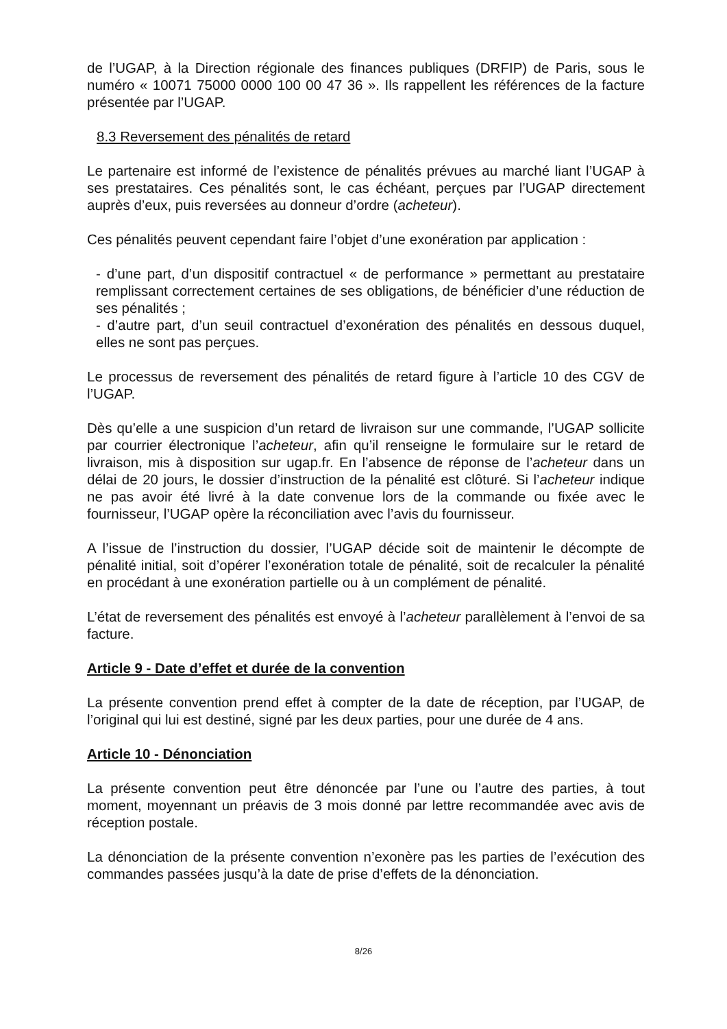de l’UGAP, à la Direction régionale des finances publiques (DRFIP) de Paris, sous le numéro « 10071 75000 0000 100 00 47 36 ». Ils rappellent les références de la facture présentée par l’UGAP.
8.3 Reversement des pénalités de retard
Le partenaire est informé de l’existence de pénalités prévues au marché liant l’UGAP à ses prestataires. Ces pénalités sont, le cas échéant, perçues par l’UGAP directement auprès d’eux, puis reversées au donneur d’ordre (acheteur).
Ces pénalités peuvent cependant faire l’objet d’une exonération par application :
- d’une part, d’un dispositif contractuel « de performance » permettant au prestataire remplissant correctement certaines de ses obligations, de bénéficier d’une réduction de ses pénalités ;
- d’autre part, d’un seuil contractuel d’exonération des pénalités en dessous duquel, elles ne sont pas perçues.
Le processus de reversement des pénalités de retard figure à l’article 10 des CGV de l’UGAP.
Dès qu’elle a une suspicion d’un retard de livraison sur une commande, l’UGAP sollicite par courrier électronique l’acheteur, afin qu’il renseigne le formulaire sur le retard de livraison, mis à disposition sur ugap.fr. En l’absence de réponse de l’acheteur dans un délai de 20 jours, le dossier d’instruction de la pénalité est clôturé. Si l’acheteur indique ne pas avoir été livré à la date convenue lors de la commande ou fixée avec le fournisseur, l’UGAP opère la réconciliation avec l’avis du fournisseur.
A l’issue de l’instruction du dossier, l’UGAP décide soit de maintenir le décompte de pénalité initial, soit d’opérer l’exonération totale de pénalité, soit de recalculer la pénalité en procédant à une exonération partielle ou à un complément de pénalité.
L’état de reversement des pénalités est envoyé à l’acheteur parallèlement à l’envoi de sa facture.
Article 9 - Date d’effet et durée de la convention
La présente convention prend effet à compter de la date de réception, par l’UGAP, de l’original qui lui est destiné, signé par les deux parties, pour une durée de 4 ans.
Article 10 - Dénonciation
La présente convention peut être dénoncée par l’une ou l’autre des parties, à tout moment, moyennant un préavis de 3 mois donné par lettre recommandée avec avis de réception postale.
La dénonciation de la présente convention n’exonère pas les parties de l’exécution des commandes passées jusqu’à la date de prise d’effets de la dénonciation.
8/26